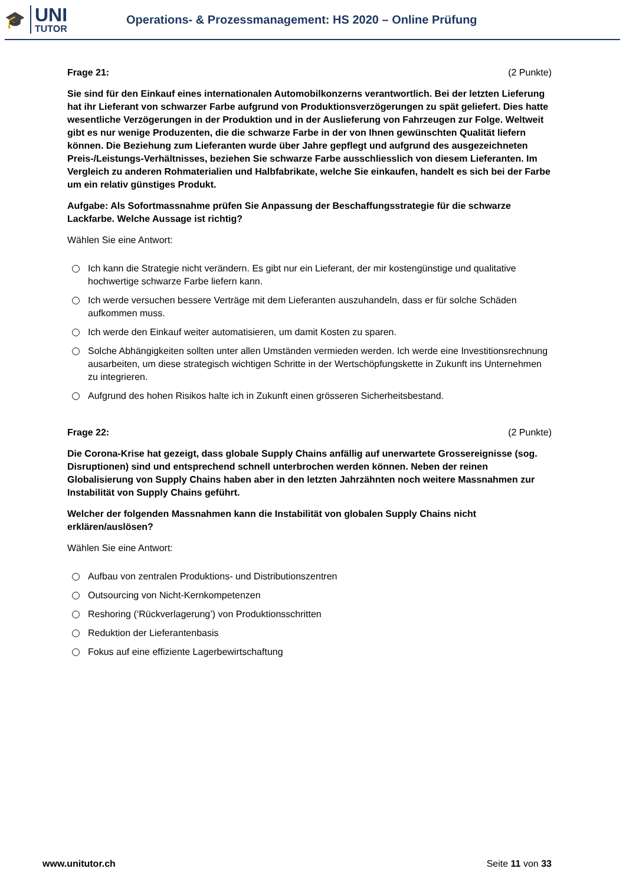🎓
UNI
TUTOR
Operations- & Prozessmanagement: HS 2020 – Online Prüfung
Frage 21: (2 Punkte)
Sie sind für den Einkauf eines internationalen Automobilkonzerns verantwortlich. Bei der letzten Lieferung hat ihr Lieferant von schwarzer Farbe aufgrund von Produktionsverzögerungen zu spät geliefert. Dies hatte wesentliche Verzögerungen in der Produktion und in der Auslieferung von Fahrzeugen zur Folge. Weltweit gibt es nur wenige Produzenten, die die schwarze Farbe in der von Ihnen gewünschten Qualität liefern können. Die Beziehung zum Lieferanten wurde über Jahre gepflegt und aufgrund des ausgezeichneten Preis-/Leistungs-Verhältnisses, beziehen Sie schwarze Farbe ausschliesslich von diesem Lieferanten. Im Vergleich zu anderen Rohmaterialien und Halbfabrikate, welche Sie einkaufen, handelt es sich bei der Farbe um ein relativ günstiges Produkt.
Aufgabe: Als Sofortmassnahme prüfen Sie Anpassung der Beschaffungsstrategie für die schwarze Lackfarbe. Welche Aussage ist richtig?
Wählen Sie eine Antwort:
Ich kann die Strategie nicht verändern. Es gibt nur ein Lieferant, der mir kostengünstige und qualitative hochwertige schwarze Farbe liefern kann.
Ich werde versuchen bessere Verträge mit dem Lieferanten auszuhandeln, dass er für solche Schäden aufkommen muss.
Ich werde den Einkauf weiter automatisieren, um damit Kosten zu sparen.
Solche Abhängigkeiten sollten unter allen Umständen vermieden werden. Ich werde eine Investitionsrechnung ausarbeiten, um diese strategisch wichtigen Schritte in der Wertschöpfungskette in Zukunft ins Unternehmen zu integrieren.
Aufgrund des hohen Risikos halte ich in Zukunft einen grösseren Sicherheitsbestand.
Frage 22: (2 Punkte)
Die Corona-Krise hat gezeigt, dass globale Supply Chains anfällig auf unerwartete Grossereignisse (sog. Disruptionen) sind und entsprechend schnell unterbrochen werden können. Neben der reinen Globalisierung von Supply Chains haben aber in den letzten Jahrzähnten noch weitere Massnahmen zur Instabilität von Supply Chains geführt.
Welcher der folgenden Massnahmen kann die Instabilität von globalen Supply Chains nicht erklären/auslösen?
Wählen Sie eine Antwort:
Aufbau von zentralen Produktions- und Distributionszentren
Outsourcing von Nicht-Kernkompetenzen
Reshoring (‘Rückverlagerung’) von Produktionsschritten
Reduktion der Lieferantenbasis
Fokus auf eine effiziente Lagerbewirtschaftung
www.unitutor.ch Seite 11 von 33